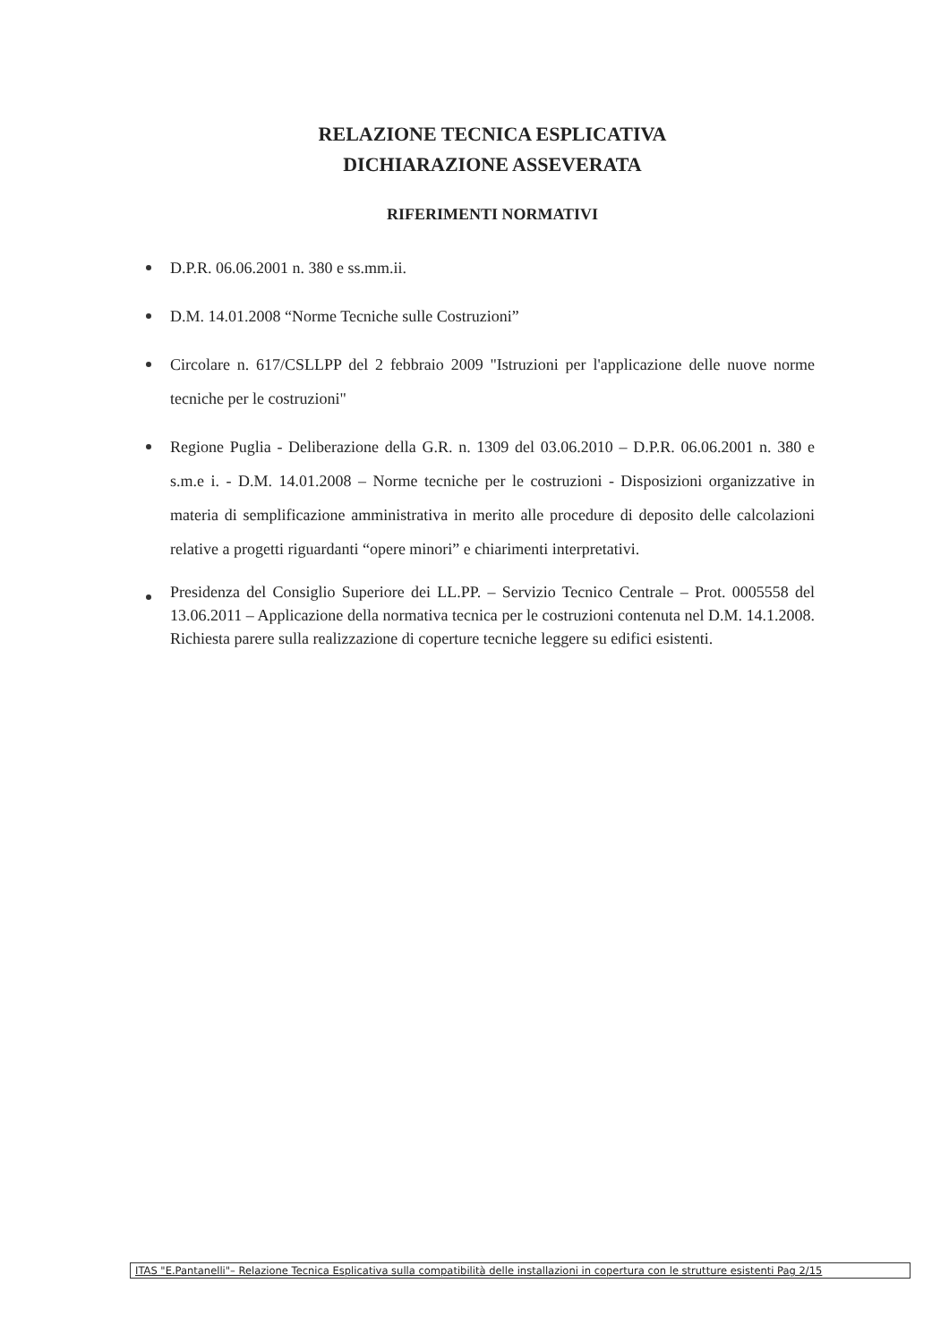RELAZIONE TECNICA ESPLICATIVA
DICHIARAZIONE ASSEVERATA
RIFERIMENTI NORMATIVI
D.P.R. 06.06.2001 n. 380 e ss.mm.ii.
D.M. 14.01.2008 “Norme Tecniche sulle Costruzioni”
Circolare n. 617/CSLLPP del 2 febbraio 2009 "Istruzioni per l'applicazione delle nuove norme tecniche per le costruzioni"
Regione Puglia - Deliberazione della G.R. n. 1309 del 03.06.2010 – D.P.R. 06.06.2001 n. 380 e s.m.e i. - D.M. 14.01.2008 – Norme tecniche per le costruzioni - Disposizioni organizzative in materia di semplificazione amministrativa in merito alle procedure di deposito delle calcolazioni relative a progetti riguardanti “opere minori” e chiarimenti interpretativi.
Presidenza del Consiglio Superiore dei LL.PP. – Servizio Tecnico Centrale – Prot. 0005558 del 13.06.2011 – Applicazione della normativa tecnica per le costruzioni contenuta nel D.M. 14.1.2008. Richiesta parere sulla realizzazione di coperture tecniche leggere su edifici esistenti.
ITAS "E.Pantanelli"– Relazione Tecnica Esplicativa sulla compatibilità delle installazioni in copertura con le strutture esistenti Pag 2/15